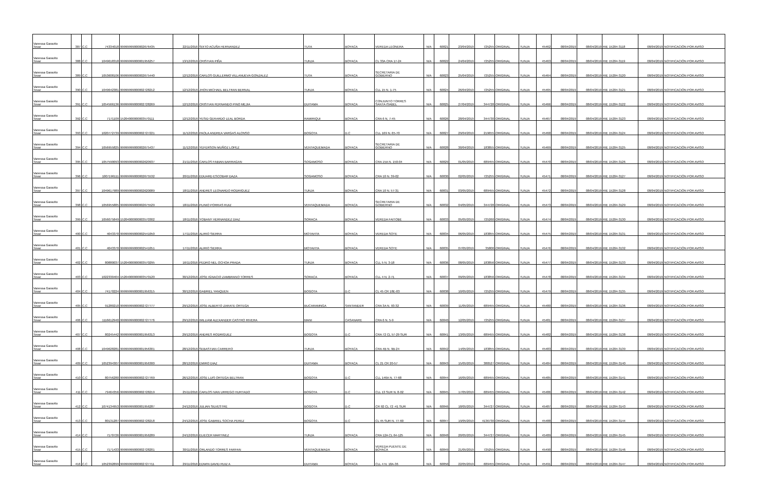| Vanessa Garavito Tovar | 387 | C.C | 74334018 | 99999999000002676435 | 22/11/2016 | SIXTO ACUÑA HERNANDEZ | TUTA | BOYACA | VEREDA LEONERA | N/A | 60821 | 23/04/2019 | 725255 | ORIGINAL | TUNJA | 45462 | 08/04/2019 | 08/04/2019 | RIE 15204-3118 | 08/04/2019 | NOTIFICACIÓN POR AVISO |
| Vanessa Garavito Tovar | 388 | C.C | 1049618318 | 99999999000001956257 | 13/12/2016 | CRISTIAN PIÑA | TUNJA | BOYACA | CL 33A CRA 17-24 | N/A | 60822 | 24/04/2019 | 725255 | ORIGINAL | TUNJA | 45463 | 08/04/2019 | 08/04/2019 | RIE 15204-3119 | 08/04/2019 | NOTIFICACIÓN POR AVISO |
| Vanessa Garavito Tovar | 389 | C.C | 1053608106 | 99999999000002675440 | 12/12/2016 | CARLOS GUILLERMO VILLANUEVA GONZALEZ | TUTA | BOYACA | SECRETARIA DE GOBIERNO | N/A | 60823 | 25/04/2019 | 725255 | ORIGINAL | TUNJA | 45464 | 08/04/2019 | 08/04/2019 | RIE 15204-3120 | 08/04/2019 | NOTIFICACIÓN POR AVISO |
| Vanessa Garavito Tovar | 390 | C.C | 1049642381 | 99999999000002728212 | 12/12/2016 | JHON MICHAEL BELTRAN BERNAL | TUNJA | BOYACA | CLL 15 N. 1-75 | N/A | 60824 | 26/04/2019 | 725255 | ORIGINAL | TUNJA | 45465 | 08/04/2019 | 08/04/2019 | RIE 15204-3121 | 08/04/2019 | NOTIFICACIÓN POR AVISO |
| Vanessa Garavito Tovar | 391 | C.C | 1054566136 | 99999999000002728269 | 12/12/2016 | CRISTIAN FERNANDO PINO MEJIA | DUITAMA | BOYACA | CONJUNTO TORRES SANTA ISABEL | N/A | 60825 | 27/04/2019 | 344728 | ORIGINAL | TUNJA | 45466 | 08/04/2019 | 08/04/2019 | RIE 15204-3122 | 08/04/2019 | NOTIFICACIÓN POR AVISO |
| Vanessa Garavito Tovar | 392 | C.C | 7171109 | 15204000000003570111 | 12/12/2016 | YESID GERARDO LEAL BORDA | RAMIRIQUI | BOYACA | CRA 6 N, 7-45 | N/A | 60826 | 28/04/2019 | 344730 | ORIGINAL | TUNJA | 45467 | 08/04/2019 | 08/04/2019 | RIE 15204-3123 | 08/04/2019 | NOTIFICACIÓN POR AVISO |
| Vanessa Garavito Tovar | 393 | C.C | 1020772739 | 99999999000002727221 | 11/12/2016 | PAOLA ANDREA VARGAS ALONSO | BOGOTA | D.C | CLL 169 N. 65-70 | N/A | 60827 | 29/04/2019 | 219655 | ORIGINAL | TUNJA | 45468 | 08/04/2019 | 08/04/2019 | RIE 15204-3124 | 08/04/2019 | NOTIFICACIÓN POR AVISO |
| Vanessa Garavito Tovar | 394 | C.C | 1056955825 | 99999999000002675437 | 11/12/2016 | YEFERSON MUÑOZ LOPEZ | VENTAQUEMADA | BOYACA | SECRETARIA DE GOBIERNO | N/A | 60828 | 30/04/2019 | 183855 | ORIGINAL | TUNJA | 45469 | 08/04/2019 | 08/04/2019 | RIE 15204-3125 | 08/04/2019 | NOTIFICACIÓN POR AVISO |
| Vanessa Garavito Tovar | 395 | C.C | 1057590093 | 99999999000002620937 | 21/11/2016 | CARLOS FABIAN BARRAGAN | SOGAMOSO | BOYACA | CRA 15A N. 150-04 | N/A | 60829 | 01/05/2019 | 689455 | ORIGINAL | TUNJA | 45470 | 08/04/2019 | 08/04/2019 | RIE 15204-3126 | 08/04/2019 | NOTIFICACIÓN POR AVISO |
| Vanessa Garavito Tovar | 396 | C.C | 1007196111 | 99999999000002675532 | 20/11/2016 | EDUARD ESCOBAR DAZA | SOGAMOSO | BOYACA | CRA 10 N. 39-02 | N/A | 60830 | 02/05/2019 | 725255 | ORIGINAL | TUNJA | 45471 | 08/04/2019 | 08/04/2019 | RIE 15204-3127 | 08/04/2019 | NOTIFICACIÓN POR AVISO |
| Vanessa Garavito Tovar | 397 | C.C | 1049617989 | 99999999000002620089 | 18/11/2016 | ANDRES LEONARDO RODRIGUEZ | TUNJA | BOYACA | CRA 10 N. 57-31 | N/A | 60831 | 03/05/2019 | 689455 | ORIGINAL | TUNJA | 45472 | 08/04/2019 | 08/04/2019 | RIE 15204-3128 | 08/04/2019 | NOTIFICACIÓN POR AVISO |
| Vanessa Garavito Tovar | 398 | C.C | 1056955885 | 99999999000002675529 | 18/11/2016 | PLINIO PORRAS RUIZ | VENTAQUEMADA | BOYACA | SECRETARIA DE GOBIERNO | N/A | 60832 | 04/05/2019 | 344728 | ORIGINAL | TUNJA | 45473 | 08/04/2019 | 08/04/2019 | RIE 15204-3129 | 08/04/2019 | NOTIFICACIÓN POR AVISO |
| Vanessa Garavito Tovar | 399 | C.C | 1056075849 | 15204000000003570302 | 18/11/2016 | YOBANY HERNANDEZ DIAZ | SORACA | BOYACA | VEREDA FAITOBE | N/A | 60833 | 05/05/2019 | 725260 | ORIGINAL | TUNJA | 45474 | 08/04/2019 | 08/04/2019 | RIE 15204-3130 | 08/04/2019 | NOTIFICACIÓN POR AVISO |
| Vanessa Garavito Tovar | 400 | C.C | 4043370 | 99999999000002541050 | 17/11/2016 | ALIRIO SIERRA | MOTAVITA | BOYACA | VEREDA SOTE | N/A | 60834 | 06/05/2019 | 183855 | ORIGINAL | TUNJA | 45475 | 08/04/2019 | 08/04/2019 | RIE 15204-3131 | 08/04/2019 | NOTIFICACIÓN POR AVISO |
| Vanessa Garavito Tovar | 401 | C.C | 4043370 | 99999999000002541051 | 17/11/2016 | ALIRIO SIERRA | MOTAVITA | BOYACA | VEREDA SOTE | N/A | 60835 | 07/05/2019 | 35800 | ORIGINAL | TUNJA | 45476 | 08/04/2019 | 08/04/2019 | RIE 15204-3132 | 08/04/2019 | NOTIFICACIÓN POR AVISO |
| Vanessa Garavito Tovar | 402 | C.C | 80880037 | 15204000000003570295 | 16/11/2016 | PEDRO NEL OCHOA PRADA | TUNJA | BOYACA | CLL 5 N. 3-18 | N/A | 60836 | 08/05/2019 | 183856 | ORIGINAL | TUNJA | 45477 | 08/04/2019 | 08/04/2019 | RIE 15204-3133 | 08/04/2019 | NOTIFICACIÓN POR AVISO |
| Vanessa Garavito Tovar | 403 | C.C | 1022330404 | 15204000000003570120 | 30/12/2016 | JOSE IGNACIO ZAMBRANO TORRES | SORACA | BOYACA | CLL 4 N. 2-71 | N/A | 60837 | 09/05/2019 | 183856 | ORIGINAL | TUNJA | 45478 | 08/04/2019 | 08/04/2019 | RIE 15204-3134 | 08/04/2019 | NOTIFICACIÓN POR AVISO |
| Vanessa Garavito Tovar | 404 | C.C | 74170224 | 99999999000001956315 | 30/12/2016 | GABRIEL YANQUEN | BOGOTA | D.C | CL 45 CR 18E-03 | N/A | 60838 | 10/05/2019 | 725255 | ORIGINAL | TUNJA | 45479 | 08/04/2019 | 08/04/2019 | RIE 15204-3135 | 08/04/2019 | NOTIFICACIÓN POR AVISO |
| Vanessa Garavito Tovar | 405 | C.C | 91280210 | 99999999000002727777 | 29/12/2016 | JOSE ALBERTO ZARATE ORTEGA | BUCARAMNGA | SANTANDER | CRA 3A N. 93-32 | N/A | 60839 | 11/05/2019 | 689455 | ORIGINAL | TUNJA | 45480 | 08/04/2019 | 08/04/2019 | RIE 15204-3136 | 08/04/2019 | NOTIFICACIÓN POR AVISO |
| Vanessa Garavito Tovar | 406 | C.C | 1116612940 | 99999999000002727776 | 29/12/2016 | WILLIAM ALEXANDER CASTRO RIVERA | MANI | CASANARE | CRA 6 N. 5-9 | N/A | 60840 | 12/05/2019 | 725255 | ORIGINAL | TUNJA | 45481 | 08/04/2019 | 08/04/2019 | RIE 15204-3137 | 08/04/2019 | NOTIFICACIÓN POR AVISO |
| Vanessa Garavito Tovar | 407 | C.C | 80245442 | 99999999000001956313 | 29/12/2016 | ANDRES RODRIGUEZ | BOGOTA | D.C | CRA 72 CL 57-29 SUR | N/A | 60841 | 13/05/2019 | 689455 | ORIGINAL | TUNJA | 45482 | 08/04/2019 | 08/04/2019 | RIE 15204-3138 | 08/04/2019 | NOTIFICACIÓN POR AVISO |
| Vanessa Garavito Tovar | 408 | C.C | 1049628281 | 99999999000001956301 | 28/12/2016 | SEBASTIAN CARRERO | TUNJA | BOYACA | CRA 4B N. 9B-24 | N/A | 60842 | 14/05/2019 | 183855 | ORIGINAL | TUNJA | 45483 | 08/04/2019 | 08/04/2019 | RIE 15204-3139 | 08/04/2019 | NOTIFICACIÓN POR AVISO |
| Vanessa Garavito Tovar | 409 | C.C | 1052394307 | 99999999000001956300 | 28/12/2016 | EMIRO DIAZ | DUITAMA | BOYACA | CL 21 CR 20-57 | N/A | 60843 | 15/05/2019 | 380527 | ORIGINAL | TUNJA | 45484 | 08/04/2019 | 08/04/2019 | RIE 15204-3140 | 08/04/2019 | NOTIFICACIÓN POR AVISO |
| Vanessa Garavito Tovar | 410 | C.C | 80756280 | 99999999000002727769 | 26/12/2016 | JOSE LUIS ORTEGA BELTRAN | BOGOTA | D.C | CLL 146A N. 77-68 | N/A | 60844 | 16/05/2019 | 689455 | ORIGINAL | TUNJA | 45485 | 08/04/2019 | 08/04/2019 | RIE 15204-3141 | 08/04/2019 | NOTIFICACIÓN POR AVISO |
| Vanessa Garavito Tovar | 411 | C.C | 79464356 | 99999999000002728219 | 25/11/2016 | CARLOS IVAN URREGO HURTADO | BOGOTA | D.C | CLL 13 SUR N. 8-02 | N/A | 60845 | 17/05/2019 | 689455 | ORIGINAL | TUNJA | 45486 | 08/04/2019 | 08/04/2019 | RIE 15204-3142 | 08/04/2019 | NOTIFICACIÓN POR AVISO |
| Vanessa Garavito Tovar | 412 | C.C | 1074134953 | 99999999000001956287 | 24/12/2016 | JULIAN SILVESTRE | BOGOTA | D.C | CR 92 CL 72 -41 SUR | N/A | 60846 | 18/05/2019 | 344727 | ORIGINAL | TUNJA | 45487 | 08/04/2019 | 08/04/2019 | RIE 15204-3143 | 08/04/2019 | NOTIFICACIÓN POR AVISO |
| Vanessa Garavito Tovar | 413 | C.C | 80131287 | 99999999000002728218 | 24/12/2016 | JOSE GABRIEL SOCHA PEREZ | BOGOTA | D.C | CL 45 SUR N. 77-60 | N/A | 60847 | 19/05/2019 | 4136730 | ORIGINAL | TUNJA | 45488 | 08/04/2019 | 08/04/2019 | RIE 15204-3144 | 08/04/2019 | NOTIFICACIÓN POR AVISO |
| Vanessa Garavito Tovar | 414 | C.C | 7170726 | 99999999000001956289 | 24/12/2016 | ELIECER MARTINEZ | TUNJA | BOYACA | CRA 12A CL 64-125 | N/A | 60848 | 20/05/2019 | 344727 | ORIGINAL | TUNJA | 45489 | 08/04/2019 | 08/04/2019 | RIE 15204-3145 | 08/04/2019 | NOTIFICACIÓN POR AVISO |
| Vanessa Garavito Tovar | 415 | C.C | 7171433 | 99999999000002728201 | 30/11/2016 | ORLANDO TORRES FARFAN | VENTAQUEMADA | BOYACA | VEREDA PUENTE DE BOYACA | N/A | 60849 | 21/05/2019 | 725255 | ORIGINAL | TUNJA | 45490 | 08/04/2019 | 08/04/2019 | RIE 15204-3146 | 08/04/2019 | NOTIFICACIÓN POR AVISO |
| Vanessa Garavito Tovar | 416 | C.C | 1052392899 | 99999999000002727711 | 29/11/2016 | EDWIN DAVID RUIZ A | DUITAMA | BOYACA | CLL 4 N. 18A-36 | N/A | 60850 | 22/05/2019 | 689455 | ORIGINAL | TUNJA | 45491 | 08/04/2019 | 08/04/2019 | RIE 15204-3147 | 08/04/2019 | NOTIFICACIÓN POR AVISO |